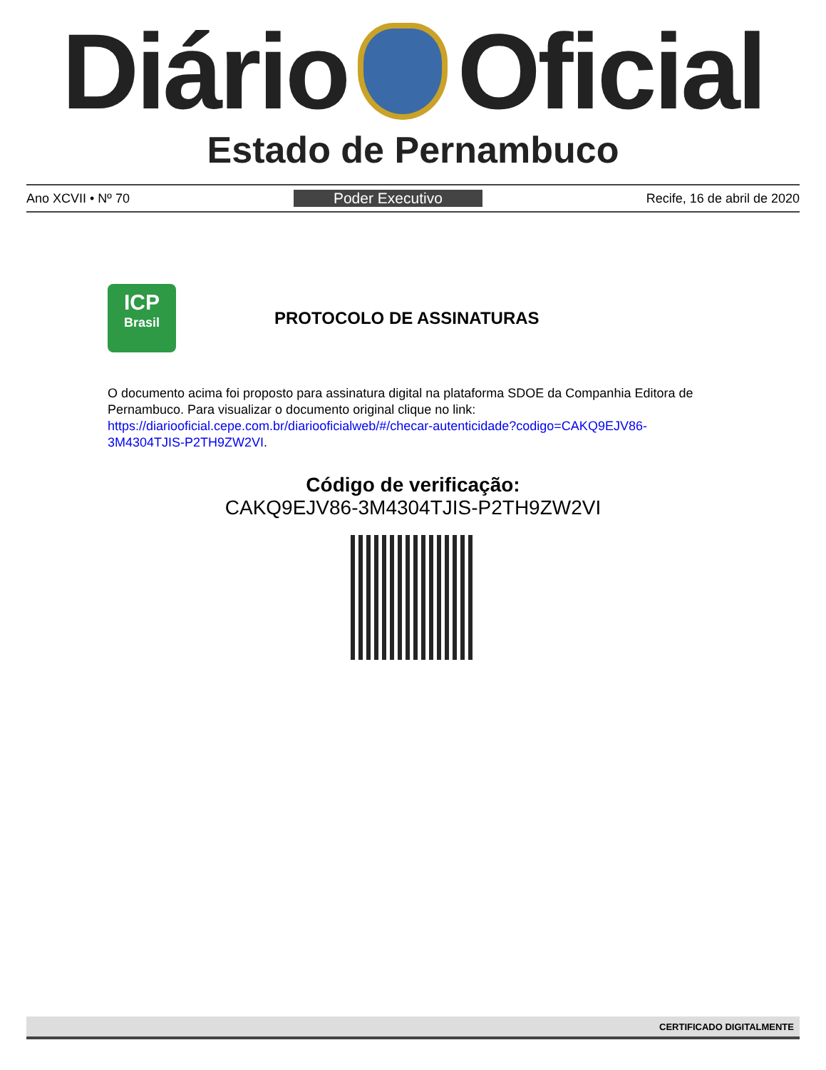Diário Oficial
Estado de Pernambuco
Ano XCVII • Nº 70 Poder Executivo Recife, 16 de abril de 2020
ICP
Brasil
PROTOCOLO DE ASSINATURAS
O documento acima foi proposto para assinatura digital na plataforma SDOE da Companhia Editora de Pernambuco. Para visualizar o documento original clique no link:
https://diariooficial.cepe.com.br/diariooficialweb/#/checar-autenticidade?codigo=CAKQ9EJV86-3M4304TJIS-P2TH9ZW2VI.
Código de verificação:
CAKQ9EJV86-3M4304TJIS-P2TH9ZW2VI
CERTIFICADO DIGITALMENTE